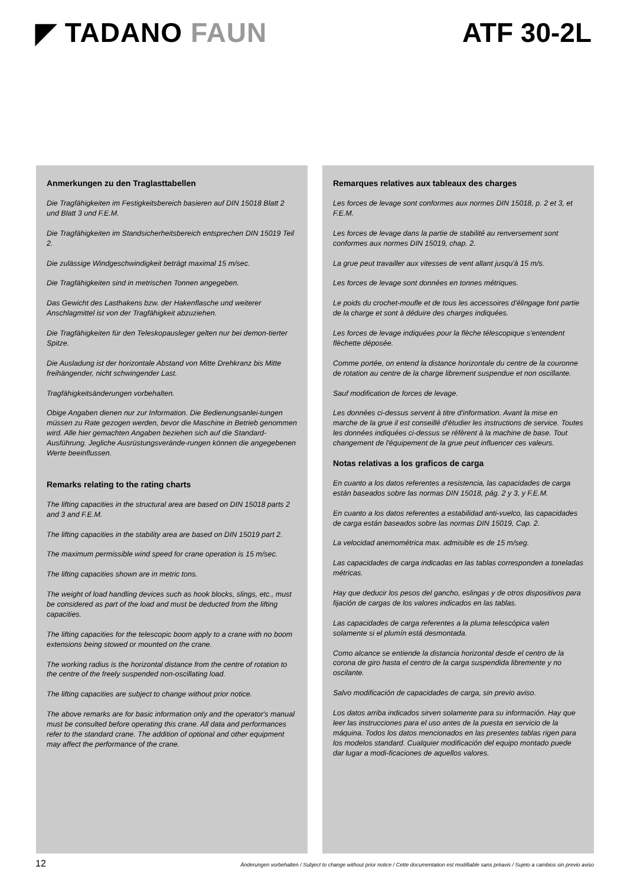◤ TADANO FAUN ATF 30-2L
Anmerkungen zu den Traglasttabellen
Die Tragfähigkeiten im Festigkeitsbereich basieren auf DIN 15018 Blatt 2 und Blatt 3 und F.E.M.
Die Tragfähigkeiten im Standsicherheitsbereich entsprechen DIN 15019 Teil 2.
Die zulässige Windgeschwindigkeit beträgt maximal 15 m/sec.
Die Tragfähigkeiten sind in metrischen Tonnen angegeben.
Das Gewicht des Lasthakens bzw. der Hakenflasche und weiterer Anschlagmittel ist von der Tragfähigkeit abzuziehen.
Die Tragfähigkeiten für den Teleskopausleger gelten nur bei demon-tierter Spitze.
Die Ausladung ist der horizontale Abstand von Mitte Drehkranz bis Mitte freihängender, nicht schwingender Last.
Tragfähigkeitsänderungen vorbehalten.
Obige Angaben dienen nur zur Information. Die Bedienungsanlei-tungen müssen zu Rate gezogen werden, bevor die Maschine in Betrieb genommen wird. Alle hier gemachten Angaben beziehen sich auf die Standard-Ausführung. Jegliche Ausrüstungsverände-rungen können die angegebenen Werte beeinflussen.
Remarks relating to the rating charts
The lifting capacities in the structural area are based on DIN 15018 parts 2 and 3 and F.E.M.
The lifting capacities in the stability area are based on DIN 15019 part 2.
The maximum permissible wind speed for crane operation is 15 m/sec.
The lifting capacities shown are in metric tons.
The weight of load handling devices such as hook blocks, slings, etc., must be considered as part of the load and must be deducted from the lifting capacities.
The lifting capacities for the telescopic boom apply to a crane with no boom extensions being stowed or mounted on the crane.
The working radius is the horizontal distance from the centre of rotation to the centre of the freely suspended non-oscillating load.
The lifting capacities are subject to change without prior notice.
The above remarks are for basic information only and the operator's manual must be consulted before operating this crane. All data and performances refer to the standard crane. The addition of optional and other equipment may affect the performance of the crane.
Remarques relatives aux tableaux des charges
Les forces de levage sont conformes aux normes DIN 15018, p. 2 et 3, et F.E.M.
Les forces de levage dans la partie de stabilité au renversement sont conformes aux normes DIN 15019, chap. 2.
La grue peut travailler aux vitesses de vent allant jusqu'à 15 m/s.
Les forces de levage sont données en tonnes métriques.
Le poids du crochet-moufle et de tous les accessoires d'élingage font partie de la charge et sont à déduire des charges indiquées.
Les forces de levage indiquées pour la flèche télescopique s'entendent flèchette déposée.
Comme portée, on entend la distance horizontale du centre de la couronne de rotation au centre de la charge librement suspendue et non oscillante.
Sauf modification de forces de levage.
Les données ci-dessus servent à titre d'information. Avant la mise en marche de la grue il est conseillé d'étudier les instructions de service. Toutes les données indiquées ci-dessus se réfèrent à la machine de base. Tout changement de l'équipement de la grue peut influencer ces valeurs.
Notas relativas a los graficos de carga
En cuanto a los datos referentes a resistencia, las capacidades de carga están baseados sobre las normas DIN 15018, pág. 2 y 3, y F.E.M.
En cuanto a los datos referentes a estabilidad anti-vuelco, las capacidades de carga están baseados sobre las normas DIN 15019, Cap. 2.
La velocidad anemométrica max. admisible es de 15 m/seg.
Las capacidades de carga indicadas en las tablas corresponden a toneladas métricas.
Hay que deducir los pesos del gancho, eslingas y de otros dispositivos para fijación de cargas de los valores indicados en las tablas.
Las capacidades de carga referentes a la pluma telescópica valen solamente si el plumín está desmontada.
Como alcance se entiende la distancia horizontal desde el centro de la corona de giro hasta el centro de la carga suspendida libremente y no oscilante.
Salvo modificación de capacidades de carga, sin previo aviso.
Los datos arriba indicados sirven solamente para su información. Hay que leer las instrucciones para el uso antes de la puesta en servicio de la máquina. Todos los datos mencionados en las presentes tablas rigen para los modelos standard. Cualquier modificación del equipo montado puede dar lugar a modi-ficaciones de aquellos valores.
12 Änderungen vorbehalten / Subject to change without prior notice / Cette documentation est modifiable sans préavis / Sujeto a cambios sin previo aviso